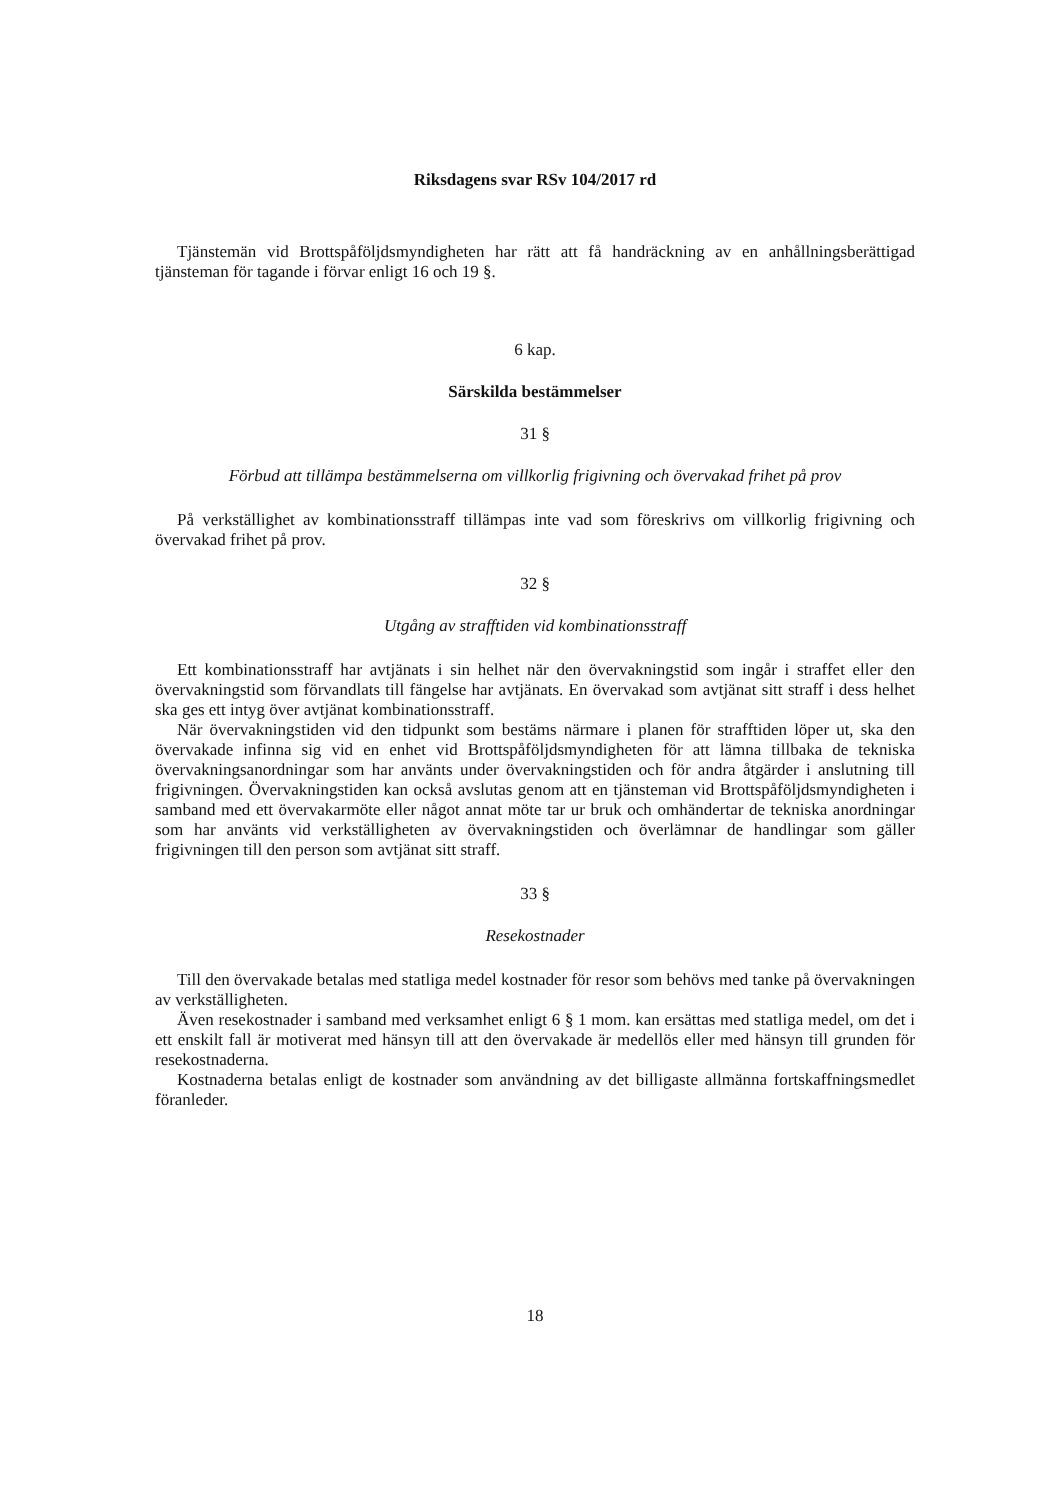Riksdagens svar RSv 104/2017 rd
Tjänstemän vid Brottspåföljdsmyndigheten har rätt att få handräckning av en anhållningsberättigad tjänsteman för tagande i förvar enligt 16 och 19 §.
6 kap.
Särskilda bestämmelser
31 §
Förbud att tillämpa bestämmelserna om villkorlig frigivning och övervakad frihet på prov
På verkställighet av kombinationsstraff tillämpas inte vad som föreskrivs om villkorlig frigivning och övervakad frihet på prov.
32 §
Utgång av strafftiden vid kombinationsstraff
Ett kombinationsstraff har avtjänats i sin helhet när den övervakningstid som ingår i straffet eller den övervakningstid som förvandlats till fängelse har avtjänats. En övervakad som avtjänat sitt straff i dess helhet ska ges ett intyg över avtjänat kombinationsstraff.
När övervakningstiden vid den tidpunkt som bestäms närmare i planen för strafftiden löper ut, ska den övervakade infinna sig vid en enhet vid Brottspåföljdsmyndigheten för att lämna tillbaka de tekniska övervakningsanordningar som har använts under övervakningstiden och för andra åtgärder i anslutning till frigivningen. Övervakningstiden kan också avslutas genom att en tjänsteman vid Brottspåföljdsmyndigheten i samband med ett övervakarmöte eller något annat möte tar ur bruk och omhändertar de tekniska anordningar som har använts vid verkställigheten av övervakningstiden och överlämnar de handlingar som gäller frigivningen till den person som avtjänat sitt straff.
33 §
Resekostnader
Till den övervakade betalas med statliga medel kostnader för resor som behövs med tanke på övervakningen av verkställigheten.
Även resekostnader i samband med verksamhet enligt 6 § 1 mom. kan ersättas med statliga medel, om det i ett enskilt fall är motiverat med hänsyn till att den övervakade är medellös eller med hänsyn till grunden för resekostnaderna.
Kostnaderna betalas enligt de kostnader som användning av det billigaste allmänna fortskaffningsmedlet föranleder.
18